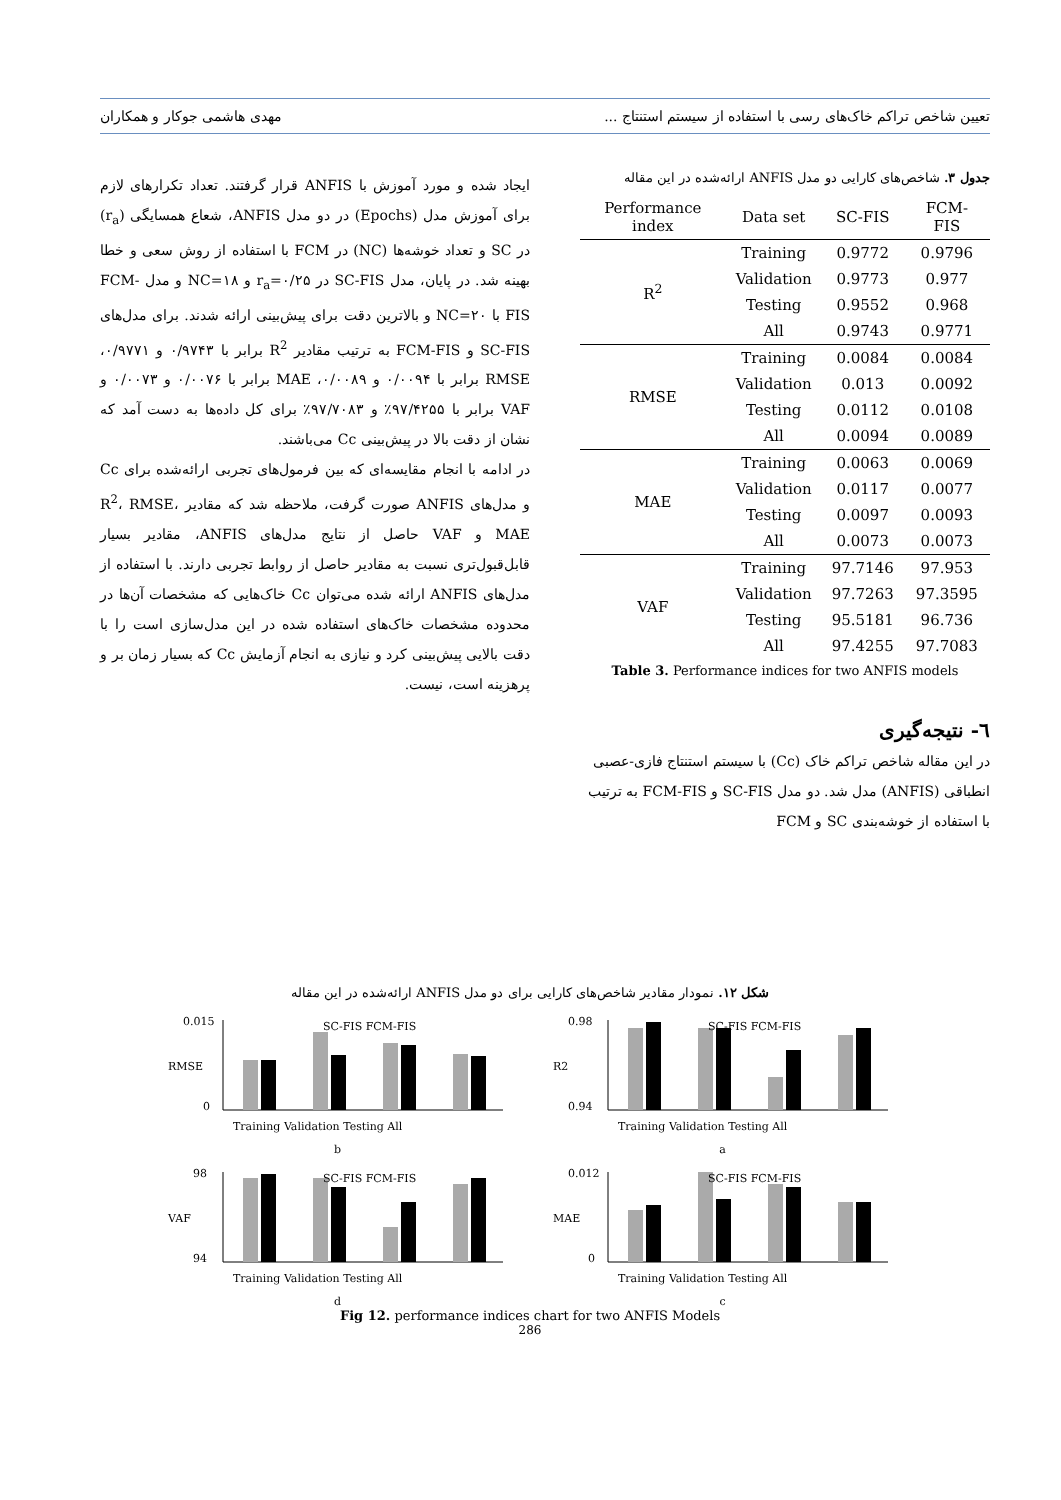تعیین شاخص تراکم خاک‌های رسی با استفاده از سیستم استنتاج ... مهدی هاشمی جوکار و همکاران
جدول ۳. شاخص‌های کارایی دو مدل ANFIS ارائه‌شده در این مقاله
| Performance index | Data set | SC-FIS | FCM-FIS |
| --- | --- | --- | --- |
| R<sup>2</sup> | Training | 0.9772 | 0.9796 |
| | Validation | 0.9773 | 0.977 |
| | Testing | 0.9552 | 0.968 |
| | All | 0.9743 | 0.9771 |
| RMSE | Training | 0.0084 | 0.0084 |
| | Validation | 0.013 | 0.0092 |
| | Testing | 0.0112 | 0.0108 |
| | All | 0.0094 | 0.0089 |
| MAE | Training | 0.0063 | 0.0069 |
| | Validation | 0.0117 | 0.0077 |
| | Testing | 0.0097 | 0.0093 |
| | All | 0.0073 | 0.0073 |
| VAF | Training | 97.7146 | 97.953 |
| | Validation | 97.7263 | 97.3595 |
| | Testing | 95.5181 | 96.736 |
| | All | 97.4255 | 97.7083 |
Table 3. Performance indices for two ANFIS models
٦- نتیجه‌گیری
در این مقاله شاخص تراکم خاک (Cc) با سیستم استنتاج فازی-عصبی انطباقی (ANFIS) مدل شد. دو مدل SC-FIS و FCM-FIS به ترتیب با استفاده از خوشه‌بندی SC و FCM
ایجاد شده و مورد آموزش با ANFIS قرار گرفتند. تعداد تکرارهای لازم برای آموزش مدل (Epochs) در دو مدل ANFIS، شعاع همسایگی (r<sub>a</sub>) در SC و تعداد خوشه‌ها (NC) در FCM با استفاده از روش سعی و خطا بهینه شد. در پایان، مدل SC-FIS در r<sub>a</sub>=۰/۲۵ و NC=۱۸ و مدل FCM-FIS با NC=۲۰ و بالاترین دقت برای پیش‌بینی ارائه شدند. برای مدل‌های SC-FIS و FCM-FIS به ترتیب مقادیر R<sup>2</sup> برابر با ۰/۹۷۴۳ و ۰/۹۷۷۱، RMSE برابر با ۰/۰۰۹۴ و ۰/۰۰۸۹، MAE برابر با ۰/۰۰۷۶ و ۰/۰۰۷۳ و VAF برابر با ۹۷/۴۲۵۵٪ و ۹۷/۷۰۸۳٪ برای کل داده‌ها به دست آمد که نشان از دقت بالا در پیش‌بینی Cc می‌باشند.
در ادامه با انجام مقایسه‌ای که بین فرمول‌های تجربی ارائه‌شده برای Cc و مدل‌های ANFIS صورت گرفت، ملاحظه شد که مقادیر R<sup>2</sup>، RMSE، MAE و VAF حاصل از نتایج مدل‌های ANFIS، مقادیر بسیار قابل‌قبول‌تری نسبت به مقادیر حاصل از روابط تجربی دارند. با استفاده از مدل‌های ANFIS ارائه شده می‌توان Cc خاک‌هایی که مشخصات آن‌ها در محدوده مشخصات خاک‌های استفاده شده در این مدل‌سازی است را با دقت بالایی پیش‌بینی کرد و نیازی به انجام آزمایش Cc که بسیار زمان بر و پرهزینه است، نیست.
شکل ۱۲. نمودار مقادیر شاخص‌های کارایی برای دو مدل ANFIS ارائه‌شده در این مقاله
0.015
0
RMSE
SC-FIS FCM-FIS
Training Validation Testing All
b
0.98
0.94
R2
SC-FIS FCM-FIS
Training Validation Testing All
a
98
94
VAF
SC-FIS FCM-FIS
Training Validation Testing All
d
0.012
0
MAE
SC-FIS FCM-FIS
Training Validation Testing All
c
Fig 12. performance indices chart for two ANFIS Models
286